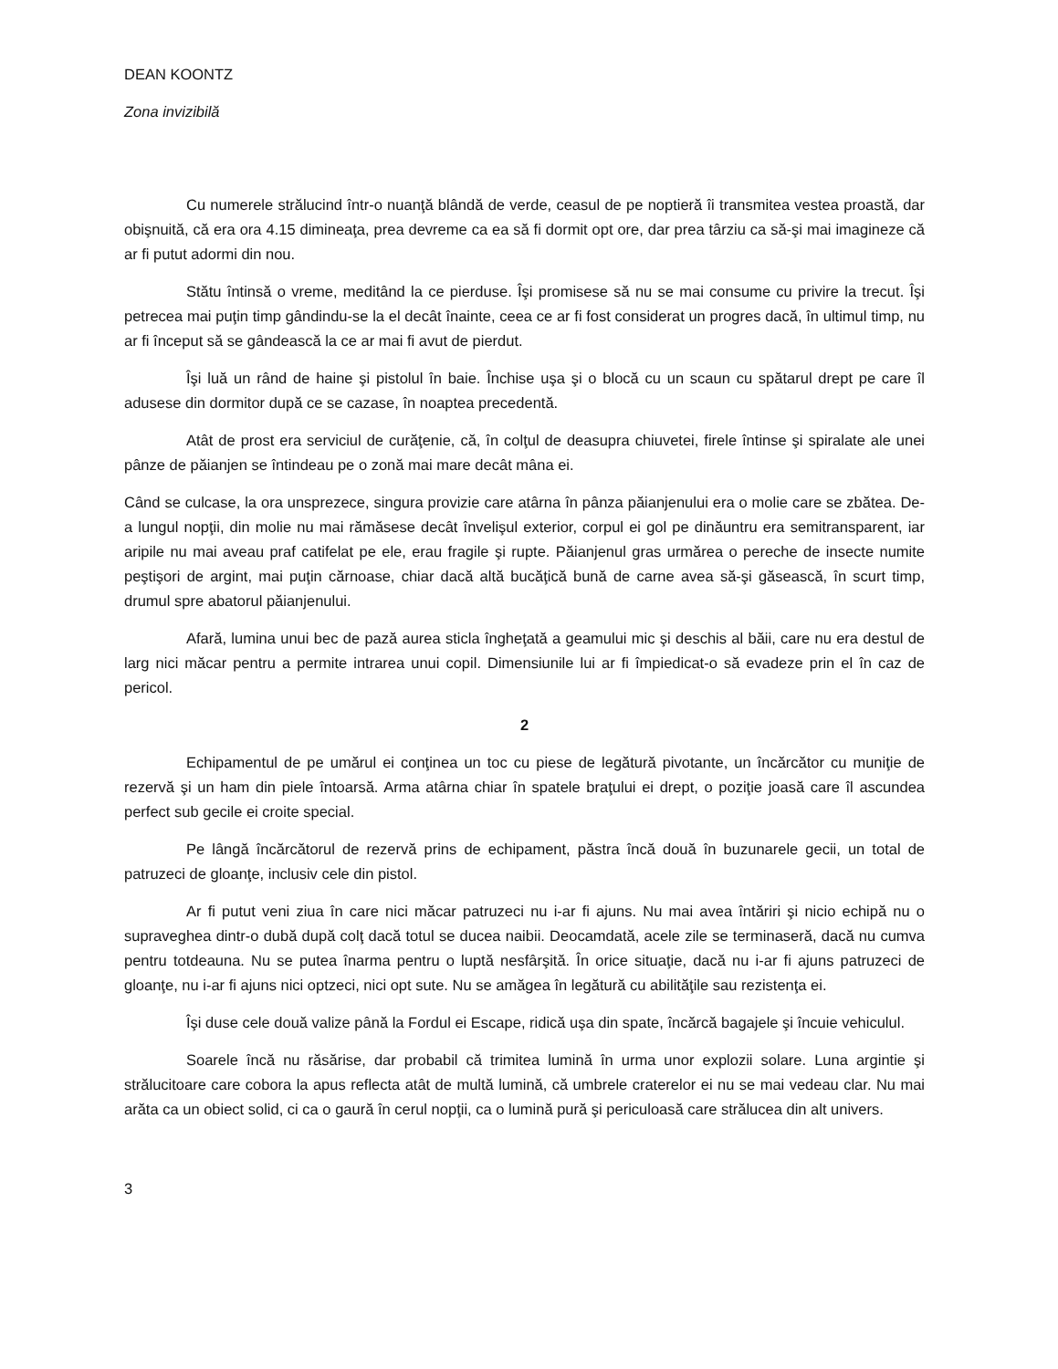DEAN KOONTZ
Zona invizibilă
Cu numerele strălucind într-o nuanţă blândă de verde, ceasul de pe noptieră îi transmitea vestea proastă, dar obişnuită, că era ora 4.15 dimineaţa, prea devreme ca ea să fi dormit opt ore, dar prea târziu ca să-şi mai imagineze că ar fi putut adormi din nou.
Stătu întinsă o vreme, meditând la ce pierduse. Îşi promisese să nu se mai consume cu privire la trecut. Îşi petrecea mai puţin timp gândindu-se la el decât înainte, ceea ce ar fi fost considerat un progres dacă, în ultimul timp, nu ar fi început să se gândească la ce ar mai fi avut de pierdut.
Îşi luă un rând de haine şi pistolul în baie. Închise uşa şi o blocă cu un scaun cu spătarul drept pe care îl adusese din dormitor după ce se cazase, în noaptea precedentă.
Atât de prost era serviciul de curăţenie, că, în colţul de deasupra chiuvetei, firele întinse şi spiralate ale unei pânze de păianjen se întindeau pe o zonă mai mare decât mâna ei.
Când se culcase, la ora unsprezece, singura provizie care atârna în pânza păianjenului era o molie care se zbătea. De-a lungul nopţii, din molie nu mai rămăsese decât învelişul exterior, corpul ei gol pe dinăuntru era semitransparent, iar aripile nu mai aveau praf catifelat pe ele, erau fragile şi rupte. Păianjenul gras urmărea o pereche de insecte numite peştişori de argint, mai puţin cărnoase, chiar dacă altă bucăţică bună de carne avea să-şi găsească, în scurt timp, drumul spre abatorul păianjenului.
Afară, lumina unui bec de pază aurea sticla îngheţată a geamului mic şi deschis al băii, care nu era destul de larg nici măcar pentru a permite intrarea unui copil. Dimensiunile lui ar fi împiedicat-o să evadeze prin el în caz de pericol.
2
Echipamentul de pe umărul ei conţinea un toc cu piese de legătură pivotante, un încărcător cu muniţie de rezervă şi un ham din piele întoarsă. Arma atârna chiar în spatele braţului ei drept, o poziţie joasă care îl ascundea perfect sub gecile ei croite special.
Pe lângă încărcătorul de rezervă prins de echipament, păstra încă două în buzunarele gecii, un total de patruzeci de gloanţe, inclusiv cele din pistol.
Ar fi putut veni ziua în care nici măcar patruzeci nu i-ar fi ajuns. Nu mai avea întăriri şi nicio echipă nu o supraveghea dintr-o dubă după colţ dacă totul se ducea naibii. Deocamdată, acele zile se terminaseră, dacă nu cumva pentru totdeauna. Nu se putea înarma pentru o luptă nesfârşită. În orice situaţie, dacă nu i-ar fi ajuns patruzeci de gloanţe, nu i-ar fi ajuns nici optzeci, nici opt sute. Nu se amăgea în legătură cu abilităţile sau rezistenţa ei.
Îşi duse cele două valize până la Fordul ei Escape, ridică uşa din spate, încărcă bagajele şi încuie vehiculul.
Soarele încă nu răsărise, dar probabil că trimitea lumină în urma unor explozii solare. Luna argintie şi strălucitoare care cobora la apus reflecta atât de multă lumină, că umbrele craterelor ei nu se mai vedeau clar. Nu mai arăta ca un obiect solid, ci ca o gaură în cerul nopţii, ca o lumină pură şi periculoasă care strălucea din alt univers.
3